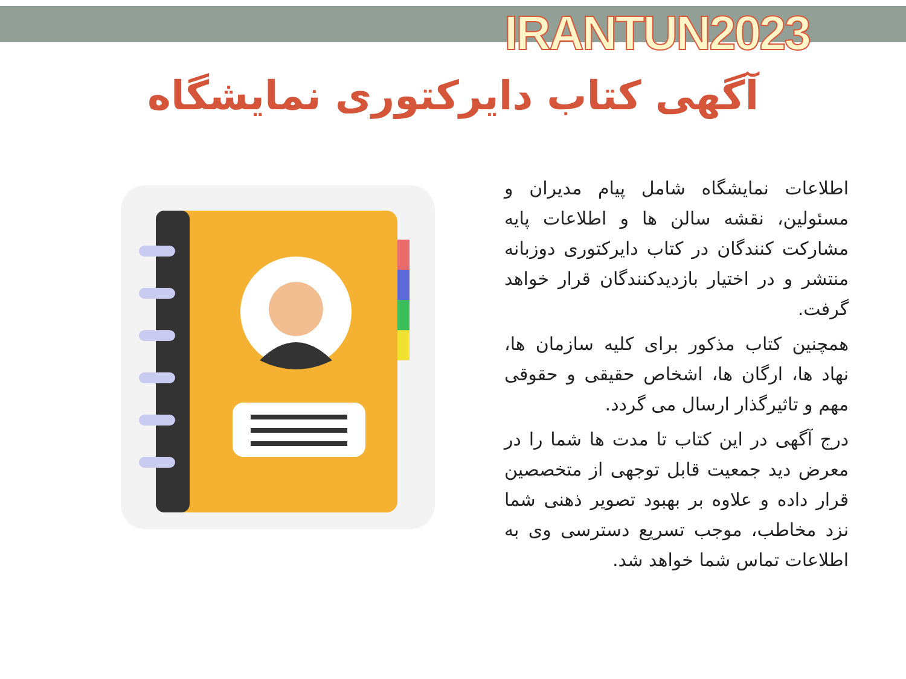IRANTUN2023
آگهی کتاب دایرکتوری نمایشگاه
اطلاعات نمایشگاه شامل پیام مدیران و مسئولین، نقشه سالن ها و اطلاعات پایه مشارکت کنندگان در کتاب دایرکتوری دوزبانه منتشر و در اختیار بازدیدکنندگان قرار خواهد گرفت.
همچنین کتاب مذکور برای کلیه سازمان ها، نهاد ها، ارگان ها، اشخاص حقیقی و حقوقی مهم و تاثیرگذار ارسال می گردد.
درج آگهی در این کتاب تا مدت ها شما را در معرض دید جمعیت قابل توجهی از متخصصین قرار داده و علاوه بر بهبود تصویر ذهنی شما نزد مخاطب، موجب تسریع دسترسی وی به اطلاعات تماس شما خواهد شد.